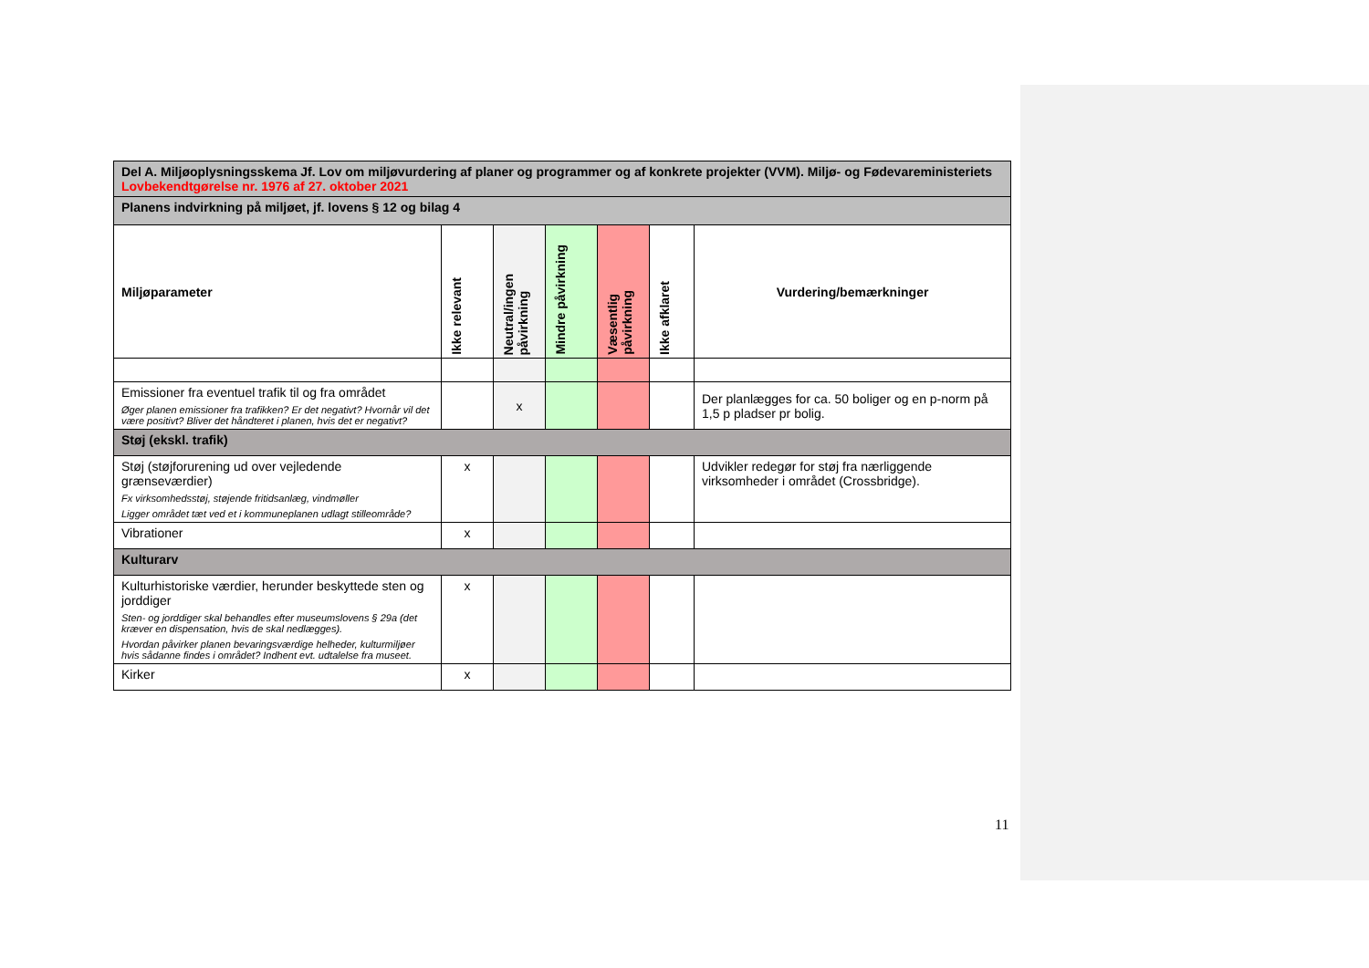| Del A. Miljøoplysningsskema Jf. Lov om miljøvurdering af planer og programmer og af konkrete projekter (VVM). Miljø- og Fødevareministeriets Lovbekendtgørelse nr. 1976 af 27. oktober 2021 | | | | | | |
| Planens indvirkning på miljøet, jf. lovens § 12 og bilag 4 | | | | | | |
| Miljøparameter | Ikke relevant | Neutral/ingen påvirkning | Mindre påvirkning | Væsentlig påvirkning | Ikke afklaret | Vurdering/bemærkninger |
| Emissioner fra eventuel trafik til og fra området Øger planen emissioner fra trafikken? Er det negativt? Hvornår vil det være positivt? Bliver det håndteret i planen, hvis det er negativt? | | x | | | | Der planlægges for ca. 50 boliger og en p-norm på 1,5 p pladser pr bolig. |
| Støj (ekskl. trafik) | | | | | | |
| Støj (støjforurening ud over vejledende grænseværdier) Fx virksomhedsstøj, støjende fritidsanlæg, vindmøller Ligger området tæt ved et i kommuneplanen udlagt stilleområde? | x | | | | | Udvikler redegør for støj fra nærliggende virksomheder i området (Crossbridge). |
| Vibrationer | x | | | | | |
| Kulturarv | | | | | | |
| Kulturhistoriske værdier, herunder beskyttede sten og jorddiger Sten- og jorddiger skal behandles efter museumslovens § 29a (det kræver en dispensation, hvis de skal nedlægges). Hvordan påvirker planen bevaringsværdige helheder, kulturmiljøer hvis sådanne findes i området? Indhent evt. udtalelse fra museet. | x | | | | | |
| Kirker | x | | | | | |
11